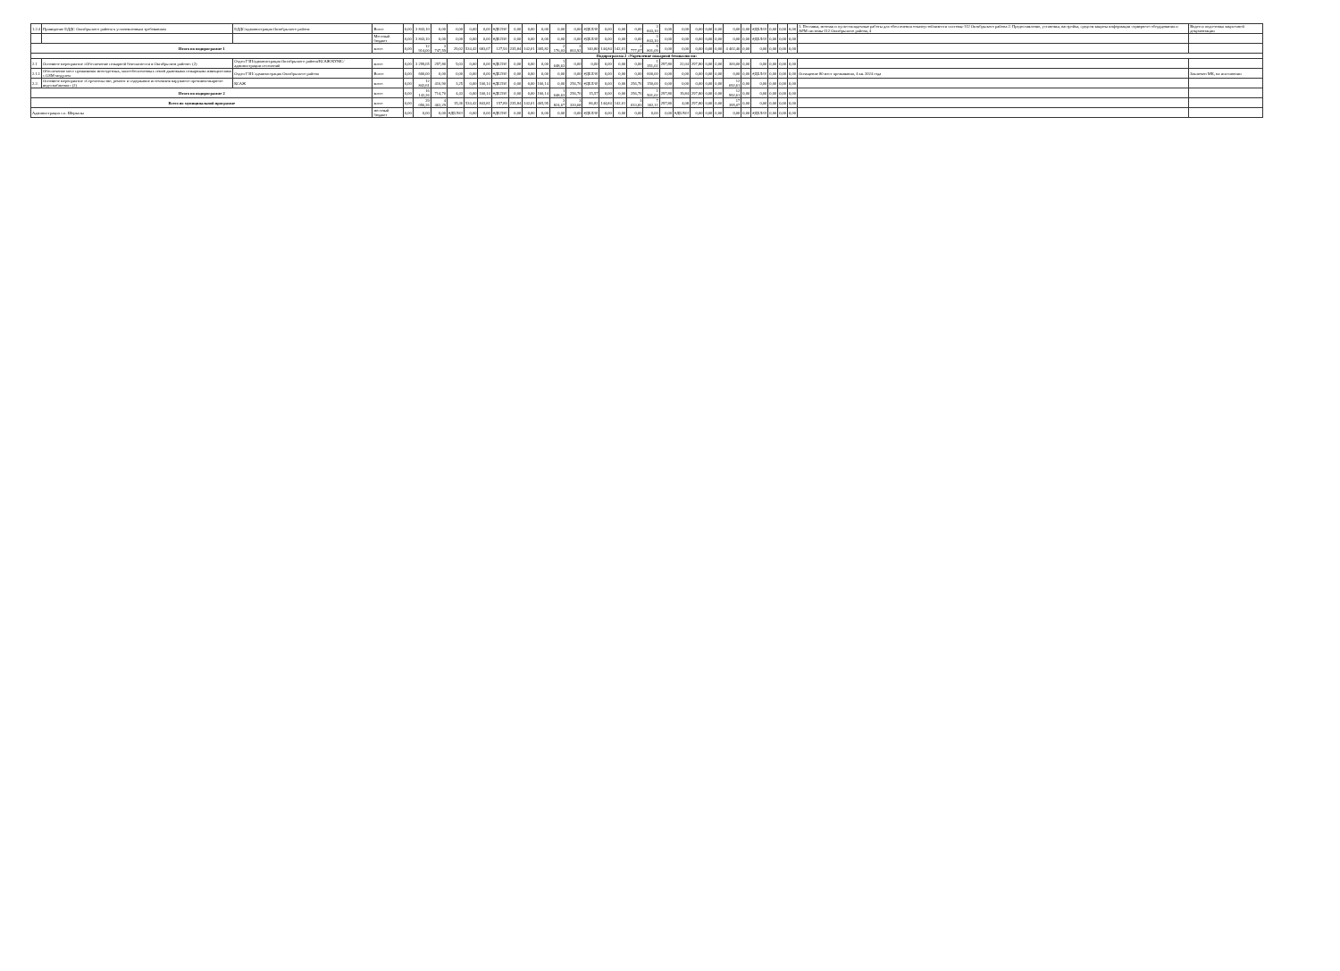| 1.2.4 | Приведение ЕДДС Октябрьского района к установленным требованиям | ЕДДС/администрация Октябрьского района | Всего | 0,00 | 3 843,10 | 0,00 | 0,00 | 0,00 | 0,00 | #ДЕЛ/0! | 0,00 | 0,00 | 0,00 | 0,00 | 0,00 | #ДЕЛ/0! | 0,00 | 0,00 | 0,00 | 3 843,10 | 0,00 | 0,00 | 0,00 | 0,00 | 0,00 | 0,00 | 0,00 | #ДЕЛ/0! | 0,00 | 0,00 | 0,00 | 1. Поставка, монтаж и пуско-наладочные работы для обеспечения отказоустойчивости системы-112 Октябрьского района 2. Предоставление, установка, настройка, средств защиты информации серверного оборудования и АРМ системы-112 Октябрьского района, 4 | Ведется подготовка закупочной документации |
| | | | Местный бюджет | 0,00 | 3 843,10 | 0,00 | 0,00 | 0,00 | 0,00 | #ДЕЛ/0! | 0,00 | 0,00 | 0,00 | 0,00 | 0,00 | #ДЕЛ/0! | 0,00 | 0,00 | 0,00 | 3 843,10 | 0,00 | 0,00 | 0,00 | 0,00 | 0,00 | 0,00 | 0,00 | #ДЕЛ/0! | 0,00 | 0,00 | 0,00 | | |
| Итого по подпрограмме 1 | | | всего | 0,00 | 12 914,00 | 3 747,59 | 29,02 | 534,42 | 683,67 | 127,93 | 235,84 | 142,01 | 305,82 | 2 176,03 | 3 063,92 | 140,80 | 144,84 | 142,01 | 2 777,07 | 5 801,09 | 0,00 | 0,00 | 0,00 | 0,00 | 0,00 | 4 402,46 | 0,00 | 0,00 | 0,00 | 0,00 | 0,00 | | |
| Подпрограмма 2 «Укрепление пожарной безопасности» | | | | | | | | | | | | | | | | | | | | | | | | | | | | | | | | | |
| 2.1 | Основное мероприятие «Обеспечение пожарной безопасности в Октябрьском районе» (2) | Отдел ГЗН/администрация Октябрьского района/КСАЖ/КУМС/ администрации поселений | всего | 0,00 | 3 299,65 | 297,80 | 9,03 | 0,00 | 0,00 | #ДЕЛ/0! | 0,00 | 0,00 | 0,00 | 1 648,63 | 0,00 | 0,00 | 0,00 | 0,00 | 0,00 | 1 351,02 | 297,80 | 22,04 | 297,80 | 0,00 | 0,00 | 300,00 | 0,00 | 0,00 | 0,00 | 0,00 | 0,00 | | |
| 2.1.1 | Обеспечение мест проживания многодетных, малообеспеченных семей дымовыми пожарными извещателями с GSM-модулем | Отдел ГЗН/ администрация Октябрьского района | Всего | 0,00 | 600,00 | 0,00 | 0,00 | 0,00 | 0,00 | #ДЕЛ/0! | 0,00 | 0,00 | 0,00 | 0,00 | 0,00 | #ДЕЛ/0! | 0,00 | 0,00 | 0,00 | 600,00 | 0,00 | 0,00 | 0,00 | 0,00 | 0,00 | 0,00 | 0,00 | #ДЕЛ/0! | 0,00 | 0,00 | 0,00 | Оснащение 80 мест проживания, 4 кв. 2024 года | Заключен МК, на исполнении |
| 2.2. | Основное мероприятие «Строительство, ремонт и содержание источников наружного противопожарного водоснабжения» (2) | КСАЖ | всего | 0,00 | 12 842,61 | 416,90 | 3,25 | 0,00 | 160,14 | #ДЕЛ/0! | 0,00 | 0,00 | 160,14 | 0,00 | 256,76 | #ДЕЛ/0! | 0,00 | 0,00 | 256,76 | 150,00 | 0,00 | 0,00 | 0,00 | 0,00 | 0,00 | 12 692,61 | 0,00 | 0,00 | 0,00 | 0,00 | 0,00 | | |
| Итого по подпрограмме 2 | | | всего | 0,00 | 16 142,26 | 714,70 | 4,43 | 0,00 | 160,14 | #ДЕЛ/0! | 0,00 | 0,00 | 160,14 | 1 648,63 | 256,76 | 15,57 | 0,00 | 0,00 | 256,76 | 1 501,02 | 297,80 | 19,84 | 297,80 | 0,00 | 0,00 | 12 992,61 | 0,00 | 0,00 | 0,00 | 0,00 | 0,00 | | |
| Всего по муниципальной программе | | | всего | 0,00 | 29 056,26 | 4 462,29 | 15,36 | 534,42 | 843,81 | 157,89 | 235,84 | 142,01 | 465,95 | 3 824,67 | 3 320,68 | 86,82 | 144,84 | 142,01 | 3 033,83 | 7 302,11 | 297,80 | 4,08 | 297,80 | 0,00 | 0,00 | 17 395,07 | 0,00 | 0,00 | 0,00 | 0,00 | 0,00 | | |
| Администрация с.п. Шеркалы | | | местный бюджет | 0,00 | 0,00 | 0,00 | #ДЕЛ/0! | 0,00 | 0,00 | #ДЕЛ/0! | 0,00 | 0,00 | 0,00 | 0,00 | 0,00 | #ДЕЛ/0! | 0,00 | 0,00 | 0,00 | 0,00 | 0,00 | #ДЕЛ/0! | 0,00 | 0,00 | 0,00 | 0,00 | 0,00 | #ДЕЛ/0! | 0,00 | 0,00 | 0,00 | | |